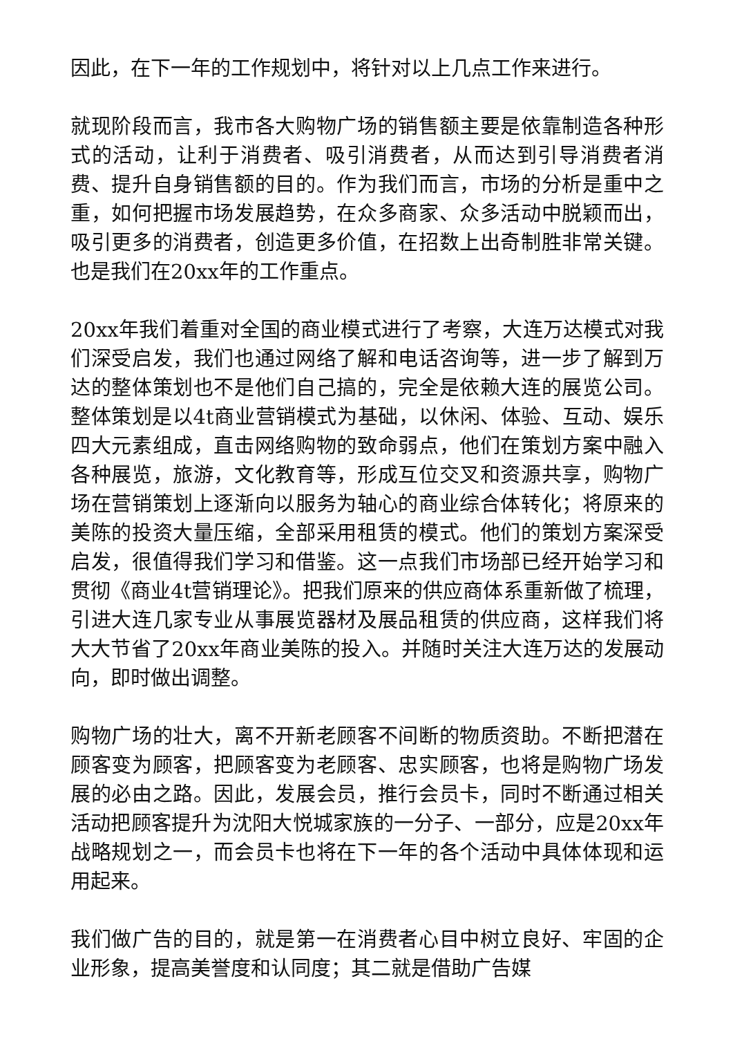因此，在下一年的工作规划中，将针对以上几点工作来进行。
就现阶段而言，我市各大购物广场的销售额主要是依靠制造各种形式的活动，让利于消费者、吸引消费者，从而达到引导消费者消费、提升自身销售额的目的。作为我们而言，市场的分析是重中之重，如何把握市场发展趋势，在众多商家、众多活动中脱颖而出，吸引更多的消费者，创造更多价值，在招数上出奇制胜非常关键。也是我们在20xx年的工作重点。
20xx年我们着重对全国的商业模式进行了考察，大连万达模式对我们深受启发，我们也通过网络了解和电话咨询等，进一步了解到万达的整体策划也不是他们自己搞的，完全是依赖大连的展览公司。整体策划是以4t商业营销模式为基础，以休闲、体验、互动、娱乐四大元素组成，直击网络购物的致命弱点，他们在策划方案中融入各种展览，旅游，文化教育等，形成互位交叉和资源共享，购物广场在营销策划上逐渐向以服务为轴心的商业综合体转化；将原来的美陈的投资大量压缩，全部采用租赁的模式。他们的策划方案深受启发，很值得我们学习和借鉴。这一点我们市场部已经开始学习和贯彻《商业4t营销理论》。把我们原来的供应商体系重新做了梳理，引进大连几家专业从事展览器材及展品租赁的供应商，这样我们将大大节省了20xx年商业美陈的投入。并随时关注大连万达的发展动向，即时做出调整。
购物广场的壮大，离不开新老顾客不间断的物质资助。不断把潜在顾客变为顾客，把顾客变为老顾客、忠实顾客，也将是购物广场发展的必由之路。因此，发展会员，推行会员卡，同时不断通过相关活动把顾客提升为沈阳大悦城家族的一分子、一部分，应是20xx年战略规划之一，而会员卡也将在下一年的各个活动中具体体现和运用起来。
我们做广告的目的，就是第一在消费者心目中树立良好、牢固的企业形象，提高美誉度和认同度；其二就是借助广告媒